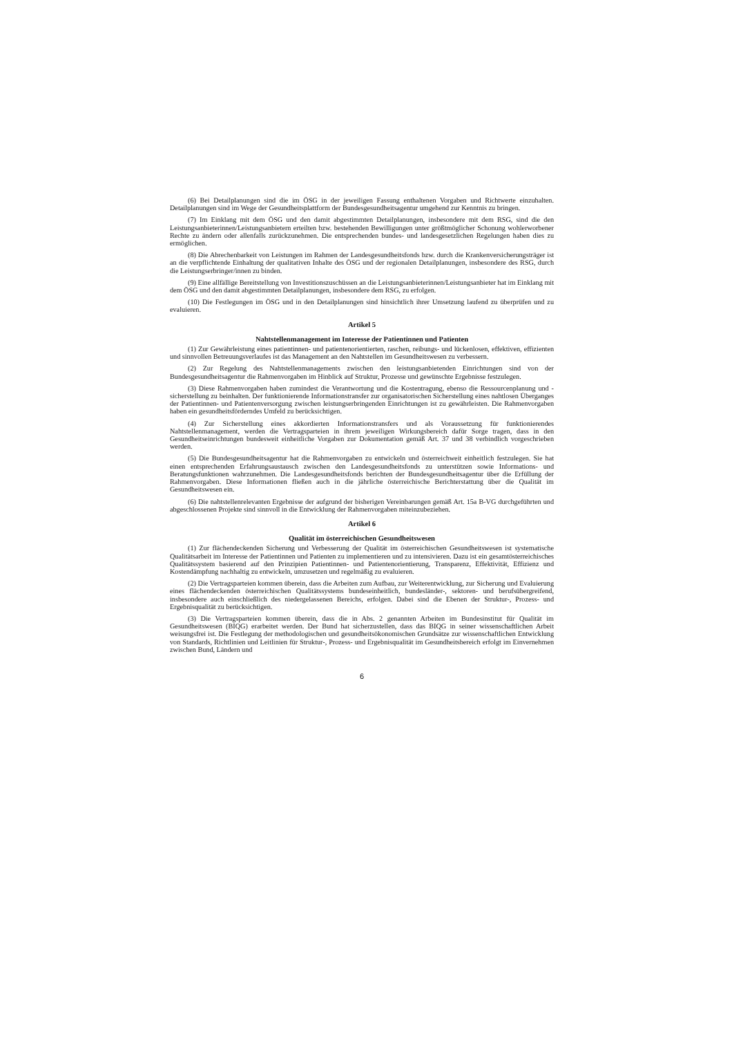(6) Bei Detailplanungen sind die im ÖSG in der jeweiligen Fassung enthaltenen Vorgaben und Richtwerte einzuhalten. Detailplanungen sind im Wege der Gesundheitsplattform der Bundesgesundheitsagentur umgehend zur Kenntnis zu bringen.
(7) Im Einklang mit dem ÖSG und den damit abgestimmten Detailplanungen, insbesondere mit dem RSG, sind die den Leistungsanbieterinnen/Leistungsanbietern erteilten bzw. bestehenden Bewilligungen unter größtmöglicher Schonung wohlerworbener Rechte zu ändern oder allenfalls zurückzunehmen. Die entsprechenden bundes- und landesgesetzlichen Regelungen haben dies zu ermöglichen.
(8) Die Abrechenbarkeit von Leistungen im Rahmen der Landesgesundheitsfonds bzw. durch die Krankenversicherungsträger ist an die verpflichtende Einhaltung der qualitativen Inhalte des ÖSG und der regionalen Detailplanungen, insbesondere des RSG, durch die Leistungserbringer/innen zu binden.
(9) Eine allfällige Bereitstellung von Investitionszuschüssen an die Leistungsanbieterinnen/Leistungsanbieter hat im Einklang mit dem ÖSG und den damit abgestimmten Detailplanungen, insbesondere dem RSG, zu erfolgen.
(10) Die Festlegungen im ÖSG und in den Detailplanungen sind hinsichtlich ihrer Umsetzung laufend zu überprüfen und zu evaluieren.
Artikel 5
Nahtstellenmanagement im Interesse der Patientinnen und Patienten
(1) Zur Gewährleistung eines patientinnen- und patientenorientierten, raschen, reibungs- und lückenlosen, effektiven, effizienten und sinnvollen Betreuungsverlaufes ist das Management an den Nahtstellen im Gesundheitswesen zu verbessern.
(2) Zur Regelung des Nahtstellenmanagements zwischen den leistungsanbietenden Einrichtungen sind von der Bundesgesundheitsagentur die Rahmenvorgaben im Hinblick auf Struktur, Prozesse und gewünschte Ergebnisse festzulegen.
(3) Diese Rahmenvorgaben haben zumindest die Verantwortung und die Kostentragung, ebenso die Ressourcenplanung und -sicherstellung zu beinhalten. Der funktionierende Informationstransfer zur organisatorischen Sicherstellung eines nahtlosen Überganges der Patientinnen- und Patientenversorgung zwischen leistungserbringenden Einrichtungen ist zu gewährleisten. Die Rahmenvorgaben haben ein gesundheitsförderndes Umfeld zu berücksichtigen.
(4) Zur Sicherstellung eines akkordierten Informationstransfers und als Voraussetzung für funktionierendes Nahtstellenmanagement, werden die Vertragsparteien in ihrem jeweiligen Wirkungsbereich dafür Sorge tragen, dass in den Gesundheitseinrichtungen bundesweit einheitliche Vorgaben zur Dokumentation gemäß Art. 37 und 38 verbindlich vorgeschrieben werden.
(5) Die Bundesgesundheitsagentur hat die Rahmenvorgaben zu entwickeln und österreichweit einheitlich festzulegen. Sie hat einen entsprechenden Erfahrungsaustausch zwischen den Landesgesundheitsfonds zu unterstützen sowie Informations- und Beratungsfunktionen wahrzunehmen. Die Landesgesundheitsfonds berichten der Bundesgesundheitsagentur über die Erfüllung der Rahmenvorgaben. Diese Informationen fließen auch in die jährliche österreichische Berichterstattung über die Qualität im Gesundheitswesen ein.
(6) Die nahtstellenrelevanten Ergebnisse der aufgrund der bisherigen Vereinbarungen gemäß Art. 15a B-VG durchgeführten und abgeschlossenen Projekte sind sinnvoll in die Entwicklung der Rahmenvorgaben miteinzubeziehen.
Artikel 6
Qualität im österreichischen Gesundheitswesen
(1) Zur flächendeckenden Sicherung und Verbesserung der Qualität im österreichischen Gesundheitswesen ist systematische Qualitätsarbeit im Interesse der Patientinnen und Patienten zu implementieren und zu intensivieren. Dazu ist ein gesamtösterreichisches Qualitätssystem basierend auf den Prinzipien Patientinnen- und Patientenorientierung, Transparenz, Effektivität, Effizienz und Kostendämpfung nachhaltig zu entwickeln, umzusetzen und regelmäßig zu evaluieren.
(2) Die Vertragsparteien kommen überein, dass die Arbeiten zum Aufbau, zur Weiterentwicklung, zur Sicherung und Evaluierung eines flächendeckenden österreichischen Qualitätssystems bundeseinheitlich, bundesländer-, sektoren- und berufsübergreifend, insbesondere auch einschließlich des niedergelassenen Bereichs, erfolgen. Dabei sind die Ebenen der Struktur-, Prozess- und Ergebnisqualität zu berücksichtigen.
(3) Die Vertragsparteien kommen überein, dass die in Abs. 2 genannten Arbeiten im Bundesinstitut für Qualität im Gesundheitswesen (BIQG) erarbeitet werden. Der Bund hat sicherzustellen, dass das BIQG in seiner wissenschaftlichen Arbeit weisungsfrei ist. Die Festlegung der methodologischen und gesundheitsökonomischen Grundsätze zur wissenschaftlichen Entwicklung von Standards, Richtlinien und Leitlinien für Struktur-, Prozess- und Ergebnisqualität im Gesundheitsbereich erfolgt im Einvernehmen zwischen Bund, Ländern und
6